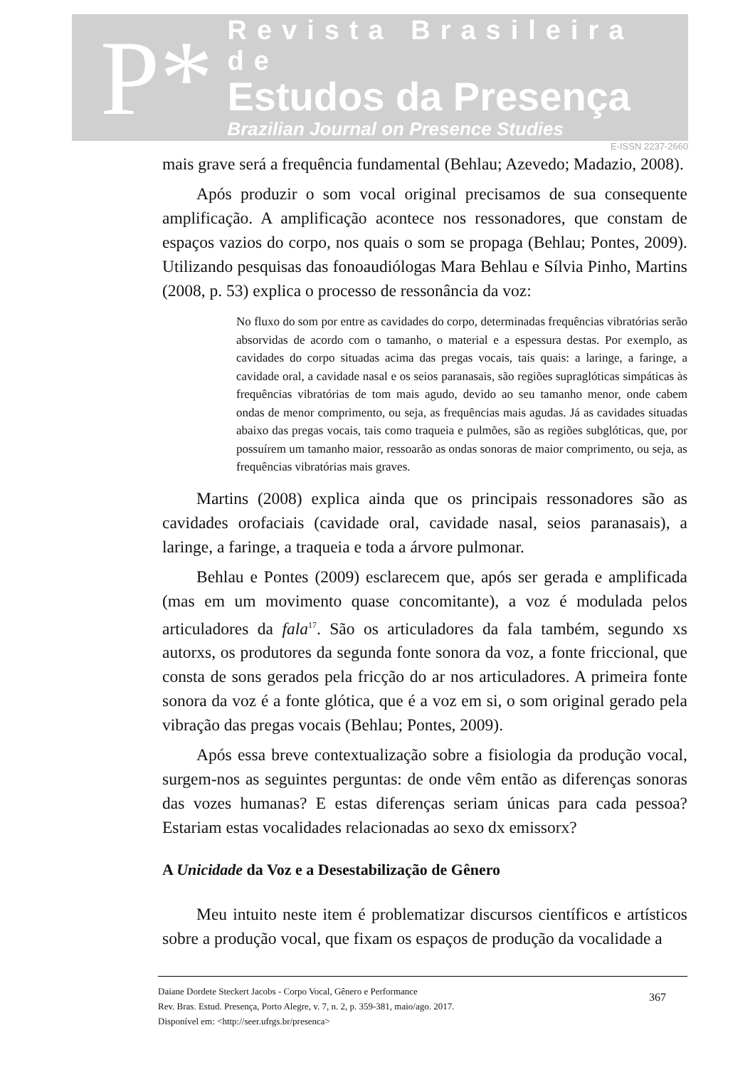P*
Revista Brasileira de
Estudos da Presença
Brazilian Journal on Presence Studies
E-ISSN 2237-2660
mais grave será a frequência fundamental (Behlau; Azevedo; Madazio, 2008).
Após produzir o som vocal original precisamos de sua consequente amplificação. A amplificação acontece nos ressonadores, que constam de espaços vazios do corpo, nos quais o som se propaga (Behlau; Pontes, 2009). Utilizando pesquisas das fonoaudiólogas Mara Behlau e Sílvia Pinho, Martins (2008, p. 53) explica o processo de ressonância da voz:
No fluxo do som por entre as cavidades do corpo, determinadas frequências vibratórias serão absorvidas de acordo com o tamanho, o material e a espessura destas. Por exemplo, as cavidades do corpo situadas acima das pregas vocais, tais quais: a laringe, a faringe, a cavidade oral, a cavidade nasal e os seios paranasais, são regiões supraglóticas simpáticas às frequências vibratórias de tom mais agudo, devido ao seu tamanho menor, onde cabem ondas de menor comprimento, ou seja, as frequências mais agudas. Já as cavidades situadas abaixo das pregas vocais, tais como traqueia e pulmões, são as regiões subglóticas, que, por possuírem um tamanho maior, ressoarão as ondas sonoras de maior comprimento, ou seja, as frequências vibratórias mais graves.
Martins (2008) explica ainda que os principais ressonadores são as cavidades orofaciais (cavidade oral, cavidade nasal, seios paranasais), a laringe, a faringe, a traqueia e toda a árvore pulmonar.
Behlau e Pontes (2009) esclarecem que, após ser gerada e amplificada (mas em um movimento quase concomitante), a voz é modulada pelos articuladores da fala<sup>17</sup>. São os articuladores da fala também, segundo xs autorxs, os produtores da segunda fonte sonora da voz, a fonte friccional, que consta de sons gerados pela fricção do ar nos articuladores. A primeira fonte sonora da voz é a fonte glótica, que é a voz em si, o som original gerado pela vibração das pregas vocais (Behlau; Pontes, 2009).
Após essa breve contextualização sobre a fisiologia da produção vocal, surgem-nos as seguintes perguntas: de onde vêm então as diferenças sonoras das vozes humanas? E estas diferenças seriam únicas para cada pessoa? Estariam estas vocalidades relacionadas ao sexo dx emissorx?
A Unicidade da Voz e a Desestabilização de Gênero
Meu intuito neste item é problematizar discursos científicos e artísticos sobre a produção vocal, que fixam os espaços de produção da vocalidade a
Daiane Dordete Steckert Jacobs - Corpo Vocal, Gênero e Performance
Rev. Bras. Estud. Presença, Porto Alegre, v. 7, n. 2, p. 359-381, maio/ago. 2017.
Disponível em: <http://seer.ufrgs.br/presenca>
367